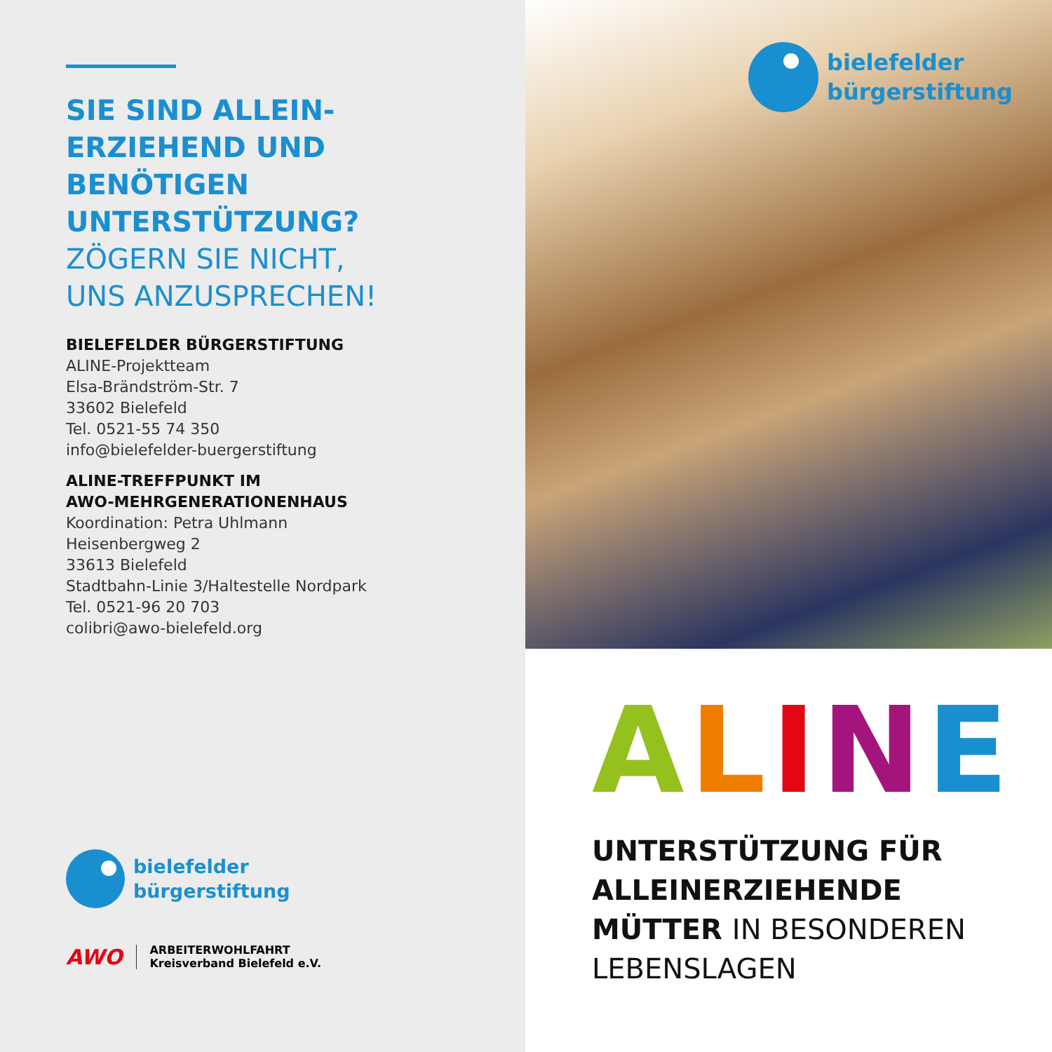SIE SIND ALLEIN-
ERZIEHEND UND
BENÖTIGEN
UNTERSTÜTZUNG?
ZÖGERN SIE NICHT,
UNS ANZUSPRECHEN!
BIELEFELDER BÜRGERSTIFTUNG
ALINE-Projektteam
Elsa-Brändström-Str. 7
33602 Bielefeld
Tel. 0521-55 74 350
info@bielefelder-buergerstiftung
ALINE-TREFFPUNKT IM
AWO-MEHRGENERATIONENHAUS
Koordination: Petra Uhlmann
Heisenbergweg 2
33613 Bielefeld
Stadtbahn-Linie 3/Haltestelle Nordpark
Tel. 0521-96 20 703
colibri@awo-bielefeld.org
bielefelder
bürgerstiftung
AWO ARBEITERWOHLFAHRT
Kreisverband Bielefeld e.V.
bielefelder
bürgerstiftung
ALINE
UNTERSTÜTZUNG FÜR
ALLEINERZIEHENDE
MÜTTER IN BESONDEREN
LEBENSLAGEN